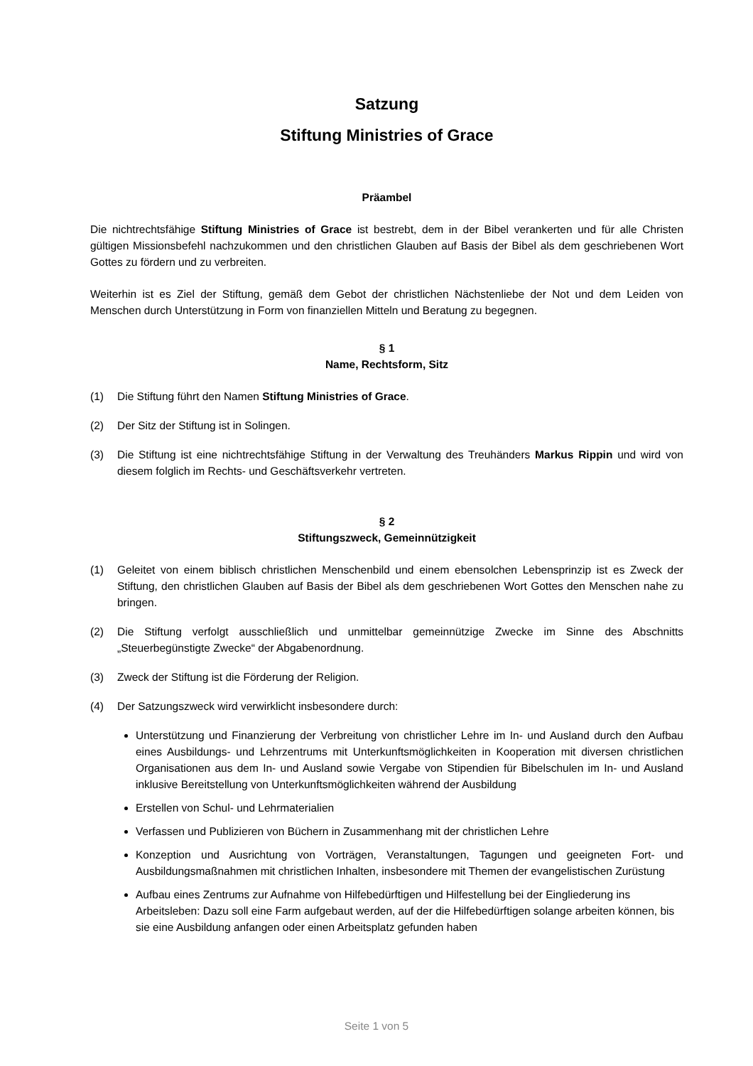Satzung
Stiftung Ministries of Grace
Präambel
Die nichtrechtsfähige Stiftung Ministries of Grace ist bestrebt, dem in der Bibel verankerten und für alle Christen gültigen Missionsbefehl nachzukommen und den christlichen Glauben auf Basis der Bibel als dem geschriebenen Wort Gottes zu fördern und zu verbreiten.
Weiterhin ist es Ziel der Stiftung, gemäß dem Gebot der christlichen Nächstenliebe der Not und dem Leiden von Menschen durch Unterstützung in Form von finanziellen Mitteln und Beratung zu begegnen.
§ 1
Name, Rechtsform, Sitz
(1) Die Stiftung führt den Namen Stiftung Ministries of Grace.
(2) Der Sitz der Stiftung ist in Solingen.
(3) Die Stiftung ist eine nichtrechtsfähige Stiftung in der Verwaltung des Treuhänders Markus Rippin und wird von diesem folglich im Rechts- und Geschäftsverkehr vertreten.
§ 2
Stiftungszweck, Gemeinnützigkeit
(1) Geleitet von einem biblisch christlichen Menschenbild und einem ebensolchen Lebensprinzip ist es Zweck der Stiftung, den christlichen Glauben auf Basis der Bibel als dem geschriebenen Wort Gottes den Menschen nahe zu bringen.
(2) Die Stiftung verfolgt ausschließlich und unmittelbar gemeinnützige Zwecke im Sinne des Abschnitts „Steuerbegünstigte Zwecke“ der Abgabenordnung.
(3) Zweck der Stiftung ist die Förderung der Religion.
(4) Der Satzungszweck wird verwirklicht insbesondere durch:
Unterstützung und Finanzierung der Verbreitung von christlicher Lehre im In- und Ausland durch den Aufbau eines Ausbildungs- und Lehrzentrums mit Unterkunftsmöglichkeiten in Kooperation mit diversen christlichen Organisationen aus dem In- und Ausland sowie Vergabe von Stipendien für Bibelschulen im In- und Ausland inklusive Bereitstellung von Unterkunftsmöglichkeiten während der Ausbildung
Erstellen von Schul- und Lehrmaterialien
Verfassen und Publizieren von Büchern in Zusammenhang mit der christlichen Lehre
Konzeption und Ausrichtung von Vorträgen, Veranstaltungen, Tagungen und geeigneten Fort- und Ausbildungsmaßnahmen mit christlichen Inhalten, insbesondere mit Themen der evangelistischen Zurüstung
Aufbau eines Zentrums zur Aufnahme von Hilfebedürftigen und Hilfestellung bei der Eingliederung ins Arbeitsleben: Dazu soll eine Farm aufgebaut werden, auf der die Hilfebedürftigen solange arbeiten können, bis sie eine Ausbildung anfangen oder einen Arbeitsplatz gefunden haben
Seite 1 von 5